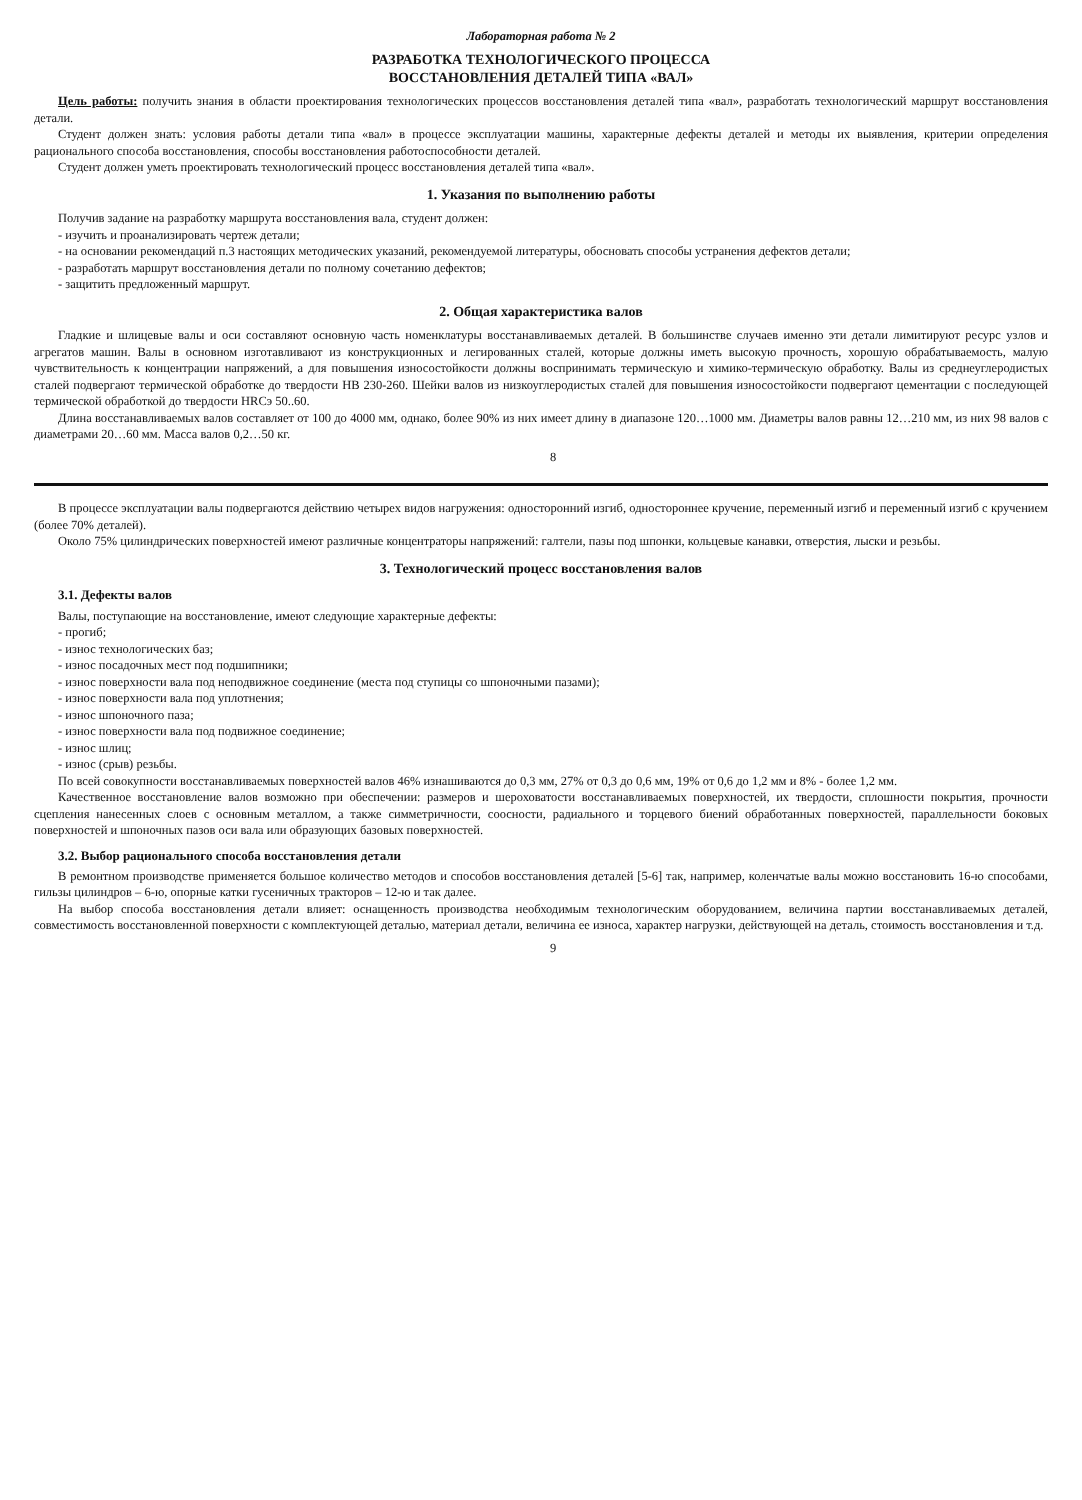Лабораторная работа № 2
РАЗРАБОТКА ТЕХНОЛОГИЧЕСКОГО ПРОЦЕССА
ВОССТАНОВЛЕНИЯ ДЕТАЛЕЙ ТИПА «ВАЛ»
Цель работы: получить знания в области проектирования технологических процессов восстановления деталей типа «вал», разработать технологический маршрут восстановления детали.
Студент должен знать: условия работы детали типа «вал» в процессе эксплуатации машины, характерные дефекты деталей и методы их выявления, критерии определения рационального способа восстановления, способы восстановления работоспособности деталей.
Студент должен уметь проектировать технологический процесс восстановления деталей типа «вал».
1. Указания по выполнению работы
Получив задание на разработку маршрута восстановления вала, студент должен:
- изучить и проанализировать чертеж детали;
- на основании рекомендаций п.3 настоящих методических указаний, рекомендуемой литературы, обосновать способы устранения дефектов детали;
- разработать маршрут восстановления детали по полному сочетанию дефектов;
- защитить предложенный маршрут.
2. Общая характеристика валов
Гладкие и шлицевые валы и оси составляют основную часть номенклатуры восстанавливаемых деталей. В большинстве случаев именно эти детали лимитируют ресурс узлов и агрегатов машин. Валы в основном изготавливают из конструкционных и легированных сталей, которые должны иметь высокую прочность, хорошую обрабатываемость, малую чувствительность к концентрации напряжений, а для повышения износостойкости должны воспринимать термическую и химико-термическую обработку. Валы из среднеуглеродистых сталей подвергают термической обработке до твердости НВ 230-260. Шейки валов из низкоуглеродистых сталей для повышения износостойкости подвергают цементации с последующей термической обработкой до твердости HRCэ 50..60.
Длина восстанавливаемых валов составляет от 100 до 4000 мм, однако, более 90% из них имеет длину в диапазоне 120…1000 мм. Диаметры валов равны 12…210 мм, из них 98 валов с диаметрами 20…60 мм. Масса валов 0,2…50 кг.
8
В процессе эксплуатации валы подвергаются действию четырех видов нагружения: односторонний изгиб, одностороннее кручение, переменный изгиб и переменный изгиб с кручением (более 70% деталей).
Около 75% цилиндрических поверхностей имеют различные концентраторы напряжений: галтели, пазы под шпонки, кольцевые канавки, отверстия, лыски и резьбы.
3. Технологический процесс восстановления валов
3.1. Дефекты валов
Валы, поступающие на восстановление, имеют следующие характерные дефекты:
- прогиб;
- износ технологических баз;
- износ посадочных мест под подшипники;
- износ поверхности вала под неподвижное соединение (места под ступицы со шпоночными пазами);
- износ поверхности вала под уплотнения;
- износ шпоночного паза;
- износ поверхности вала под подвижное соединение;
- износ шлиц;
- износ (срыв) резьбы.
По всей совокупности восстанавливаемых поверхностей валов 46% изнашиваются до 0,3 мм, 27% от 0,3 до 0,6 мм, 19% от 0,6 до 1,2 мм и 8% - более 1,2 мм.
Качественное восстановление валов возможно при обеспечении: размеров и шероховатости восстанавливаемых поверхностей, их твердости, сплошности покрытия, прочности сцепления нанесенных слоев с основным металлом, а также симметричности, соосности, радиального и торцевого биений обработанных поверхностей, параллельности боковых поверхностей и шпоночных пазов оси вала или образующих базовых поверхностей.
3.2. Выбор рационального способа восстановления детали
В ремонтном производстве применяется большое количество методов и способов восстановления деталей [5-6] так, например, коленчатые валы можно восстановить 16-ю способами, гильзы цилиндров – 6-ю, опорные катки гусеничных тракторов – 12-ю и так далее.
На выбор способа восстановления детали влияет: оснащенность производства необходимым технологическим оборудованием, величина партии восстанавливаемых деталей, совместимость восстановленной поверхности с комплектующей деталью, материал детали, величина ее износа, характер нагрузки, действующей на деталь, стоимость восстановления и т.д.
9